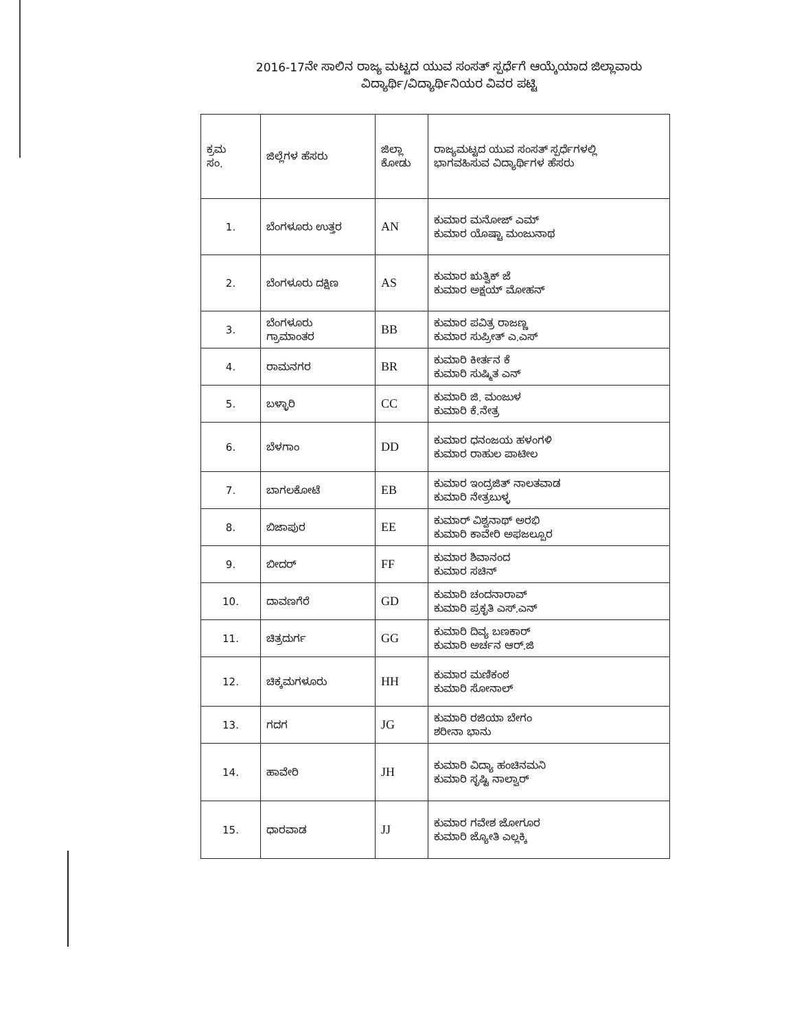2016-17ನೇ ಸಾಲಿನ ರಾಜ್ಯ ಮಟ್ಟದ ಯುವ ಸಂಸತ್ ಸ್ಪರ್ಧೆಗೆ ಆಯ್ಕೆಯಾದ ಜಿಲ್ಲಾವಾರು
ವಿದ್ಯಾರ್ಥಿ/ವಿದ್ಯಾರ್ಥಿನಿಯರ ವಿವರ ಪಟ್ಟಿ
| ಕ್ರಮ ಸಂ. | ಜಿಲ್ಲೆಗಳ ಹೆಸರು | ಜಿಲ್ಲಾ ಕೋಡು | ರಾಜ್ಯಮಟ್ಟದ ಯುವ ಸಂಸತ್ ಸ್ಪರ್ಧೆಗಳಲ್ಲಿ ಭಾಗವಹಿಸುವ ವಿದ್ಯಾರ್ಥಿಗಳ ಹೆಸರು |
| --- | --- | --- | --- |
| 1. | ಬೆಂಗಳೂರು ಉತ್ತರ | AN | ಕುಮಾರ ಮನೋಜ್ ಎಮ್ ಕುಮಾರ ಯೊಷ್ಟಾ ಮಂಜುನಾಥ |
| 2. | ಬೆಂಗಳೂರು ದಕ್ಷಿಣ | AS | ಕುಮಾರ ಋತ್ವಿಕ್ ಜೆ ಕುಮಾರ ಅಕ್ಷಯ್ ಮೋಹನ್ |
| 3. | ಬೆಂಗಳೂರು ಗ್ರಾಮಾಂತರ | BB | ಕುಮಾರ ಪವಿತ್ರ ರಾಜಣ್ಣ ಕುಮಾರ ಸುಪ್ರೀತ್ ಎ.ಎಸ್ |
| 4. | ರಾಮನಗರ | BR | ಕುಮಾರಿ ಕೀರ್ತನ ಕೆ ಕುಮಾರಿ ಸುಷ್ಮಿತ ಎನ್ |
| 5. | ಬಳ್ಳಾರಿ | CC | ಕುಮಾರಿ ಜಿ. ಮಂಜುಳ ಕುಮಾರಿ ಕೆ.ನೇತ್ರ |
| 6. | ಬೆಳಗಾಂ | DD | ಕುಮಾರ ಧನಂಜಯ ಹಳಂಗಳಿ ಕುಮಾರ ರಾಹುಲ ಪಾಟೀಲ |
| 7. | ಬಾಗಲಕೋಟೆ | EB | ಕುಮಾರ ಇಂದ್ರಜಿತ್ ನಾಲತವಾಡ ಕುಮಾರಿ ನೇತ್ರಬುಳ್ಳ |
| 8. | ಬಿಜಾಪುರ | EE | ಕುಮಾರ್ ವಿಶ್ವನಾಥ್ ಅರಭಿ ಕುಮಾರಿ ಕಾವೇರಿ ಅಫಜಲ್ಪೂರ |
| 9. | ಬೀದರ್ | FF | ಕುಮಾರ ಶಿವಾನಂದ ಕುಮಾರ ಸಚಿನ್ |
| 10. | ದಾವಣಗೆರೆ | GD | ಕುಮಾರಿ ಚಂದನಾರಾವ್ ಕುಮಾರಿ ಪ್ರಕೃತಿ ಎಸ್.ಎನ್ |
| 11. | ಚಿತ್ರದುರ್ಗ | GG | ಕುಮಾರಿ ದಿವ್ಯ ಬಣಕಾರ್ ಕುಮಾರಿ ಅರ್ಚನ ಆರ್.ಜಿ |
| 12. | ಚಿಕ್ಕಮಗಳೂರು | HH | ಕುಮಾರ ಮಣಿಕಂಠ ಕುಮಾರಿ ಸೋನಾಲ್ |
| 13. | ಗದಗ | JG | ಕುಮಾರಿ ರಜಿಯಾ ಬೇಗಂ ಶರೀನಾ ಭಾನು |
| 14. | ಹಾವೇರಿ | JH | ಕುಮಾರಿ ವಿದ್ಯಾ ಹಂಚಿನಮನಿ ಕುಮಾರಿ ಸೃಷ್ಟಿ ನಾಲ್ವಾರ್ |
| 15. | ಧಾರವಾಡ | JJ | ಕುಮಾರ ಗವೇಶ ಜೋಗೂರ ಕುಮಾರಿ ಜ್ಯೋತಿ ಎಲ್ಲಕ್ಕಿ |